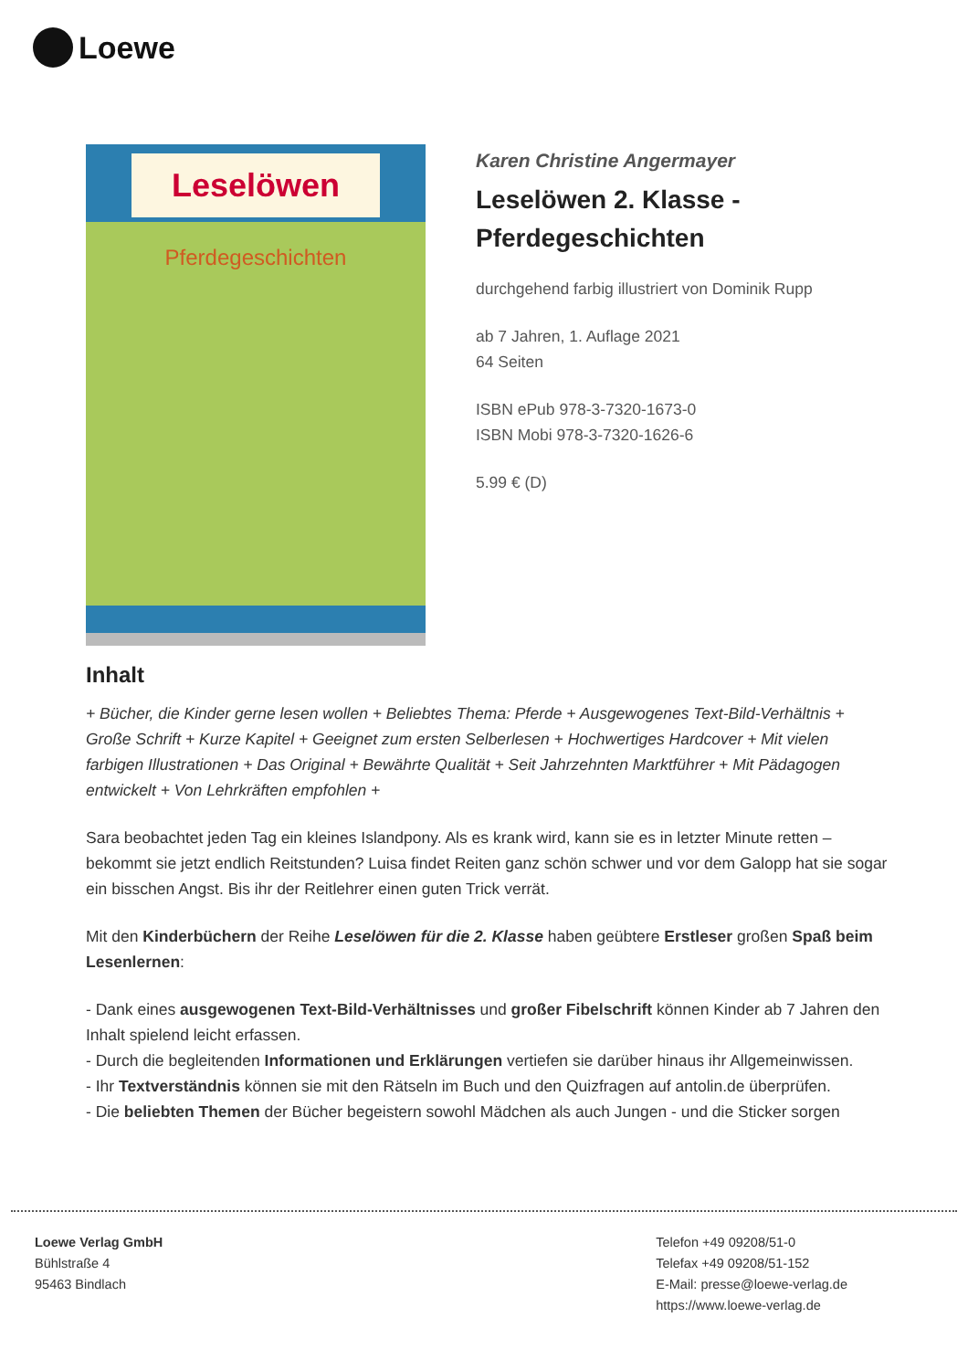Loewe
Leselöwen
Pferdegeschichten
Karen Christine Angermayer
Leselöwen 2. Klasse - Pferdegeschichten
durchgehend farbig illustriert von Dominik Rupp
ab 7 Jahren, 1. Auflage 2021
64 Seiten
ISBN ePub 978-3-7320-1673-0
ISBN Mobi 978-3-7320-1626-6
5.99 € (D)
Inhalt
+ Bücher, die Kinder gerne lesen wollen + Beliebtes Thema: Pferde + Ausgewogenes Text-Bild-Verhältnis + Große Schrift + Kurze Kapitel + Geeignet zum ersten Selberlesen + Hochwertiges Hardcover + Mit vielen farbigen Illustrationen + Das Original + Bewährte Qualität + Seit Jahrzehnten Marktführer + Mit Pädagogen entwickelt + Von Lehrkräften empfohlen +
Sara beobachtet jeden Tag ein kleines Islandpony. Als es krank wird, kann sie es in letzter Minute retten – bekommt sie jetzt endlich Reitstunden? Luisa findet Reiten ganz schön schwer und vor dem Galopp hat sie sogar ein bisschen Angst. Bis ihr der Reitlehrer einen guten Trick verrät.
Mit den Kinderbüchern der Reihe Leselöwen für die 2. Klasse haben geübtere Erstleser großen Spaß beim Lesenlernen:
- Dank eines ausgewogenen Text-Bild-Verhältnisses und großer Fibelschrift können Kinder ab 7 Jahren den Inhalt spielend leicht erfassen.
- Durch die begleitenden Informationen und Erklärungen vertiefen sie darüber hinaus ihr Allgemeinwissen.
- Ihr Textverständnis können sie mit den Rätseln im Buch und den Quizfragen auf antolin.de überprüfen.
- Die beliebten Themen der Bücher begeistern sowohl Mädchen als auch Jungen - und die Sticker sorgen
Loewe Verlag GmbH
Bühlstraße 4
95463 Bindlach
Telefon +49 09208/51-0
Telefax +49 09208/51-152
E-Mail: presse@loewe-verlag.de
https://www.loewe-verlag.de